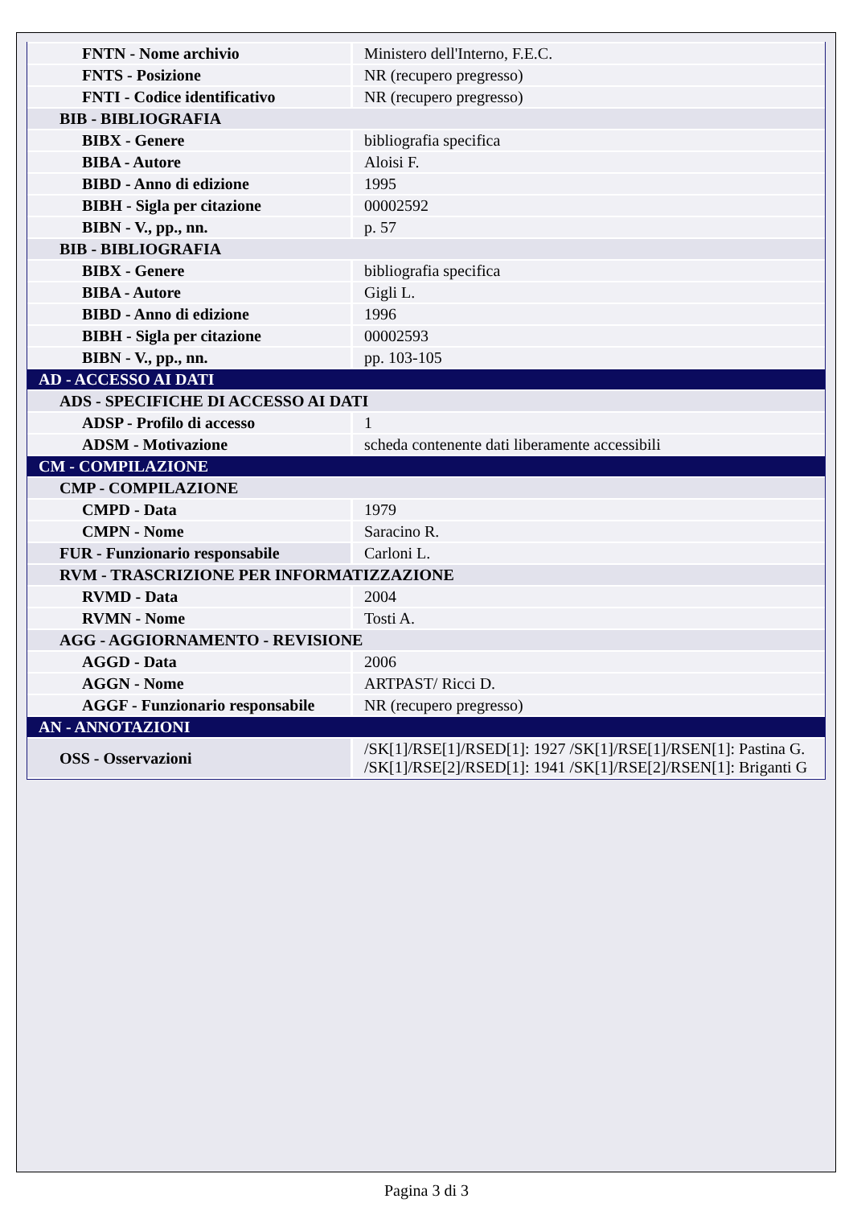| FNTN - Nome archivio | Ministero dell'Interno, F.E.C. |
| FNTS - Posizione | NR (recupero pregresso) |
| FNTI - Codice identificativo | NR (recupero pregresso) |
| BIB - BIBLIOGRAFIA | |
| BIBX - Genere | bibliografia specifica |
| BIBA - Autore | Aloisi F. |
| BIBD - Anno di edizione | 1995 |
| BIBH - Sigla per citazione | 00002592 |
| BIBN - V., pp., nn. | p. 57 |
| BIB - BIBLIOGRAFIA | |
| BIBX - Genere | bibliografia specifica |
| BIBA - Autore | Gigli L. |
| BIBD - Anno di edizione | 1996 |
| BIBH - Sigla per citazione | 00002593 |
| BIBN - V., pp., nn. | pp. 103-105 |
| AD - ACCESSO AI DATI | |
| ADS - SPECIFICHE DI ACCESSO AI DATI | |
| ADSP - Profilo di accesso | 1 |
| ADSM - Motivazione | scheda contenente dati liberamente accessibili |
| CM - COMPILAZIONE | |
| CMP - COMPILAZIONE | |
| CMPD - Data | 1979 |
| CMPN - Nome | Saracino R. |
| FUR - Funzionario responsabile | Carloni L. |
| RVM - TRASCRIZIONE PER INFORMATIZZAZIONE | |
| RVMD - Data | 2004 |
| RVMN - Nome | Tosti A. |
| AGG - AGGIORNAMENTO - REVISIONE | |
| AGGD - Data | 2006 |
| AGGN - Nome | ARTPAST/ Ricci D. |
| AGGF - Funzionario responsabile | NR (recupero pregresso) |
| AN - ANNOTAZIONI | |
| OSS - Osservazioni | /SK[1]/RSE[1]/RSED[1]: 1927 /SK[1]/RSE[1]/RSEN[1]: Pastina G. /SK[1]/RSE[2]/RSED[1]: 1941 /SK[1]/RSE[2]/RSEN[1]: Briganti G |
Pagina 3 di 3